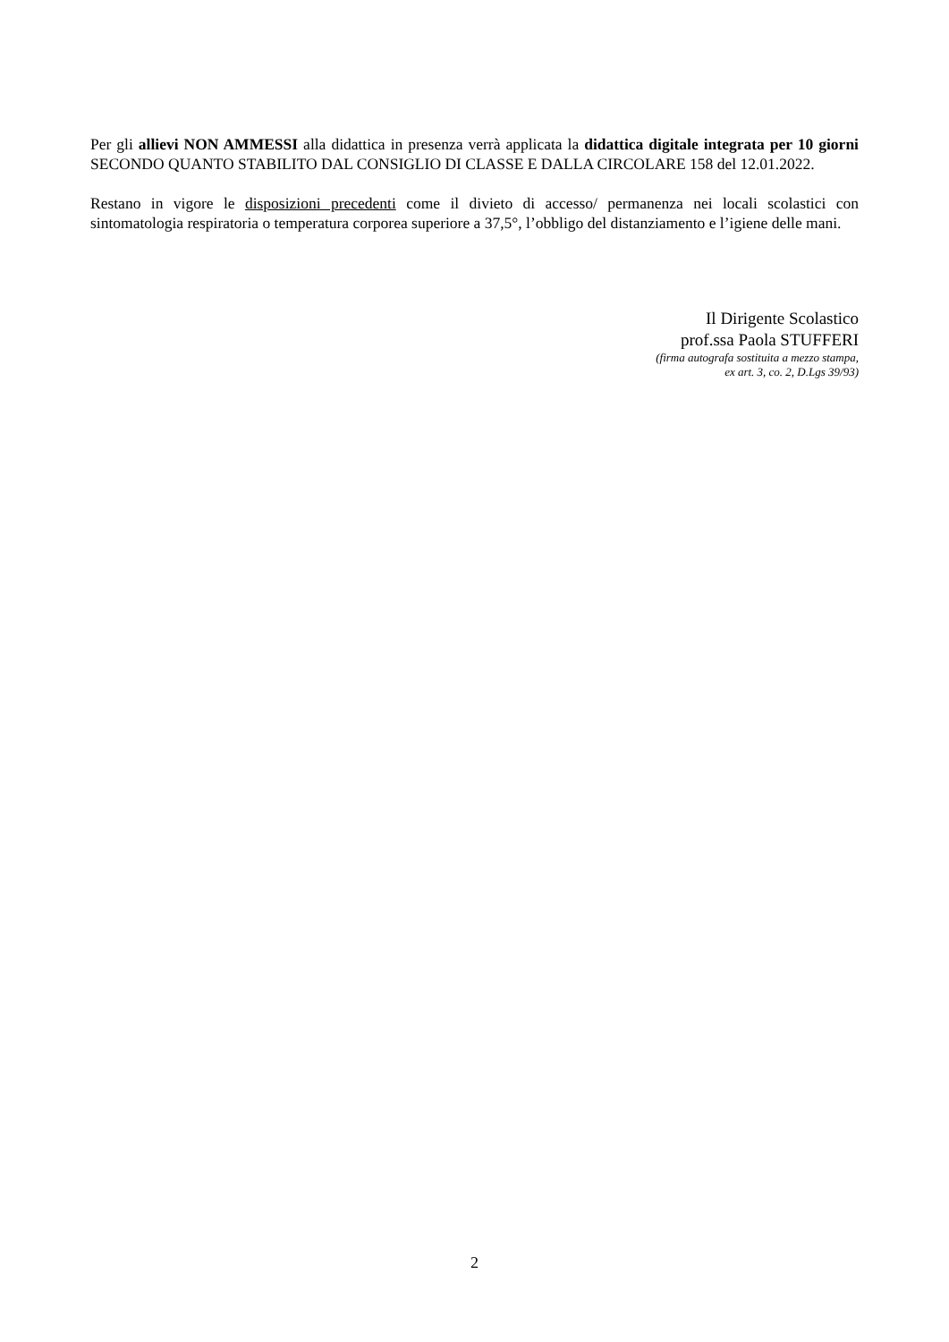Per gli allievi NON AMMESSI alla didattica in presenza verrà applicata la didattica digitale integrata per 10 giorni SECONDO QUANTO STABILITO DAL CONSIGLIO DI CLASSE E DALLA CIRCOLARE 158 del 12.01.2022.
Restano in vigore le disposizioni precedenti come il divieto di accesso/ permanenza nei locali scolastici con sintomatologia respiratoria o temperatura corporea superiore a 37,5°, l’obbligo del distanziamento e l’igiene delle mani.
Il Dirigente Scolastico
prof.ssa Paola STUFFERI
(firma autografa sostituita a mezzo stampa,
ex art. 3, co. 2, D.Lgs 39/93)
2